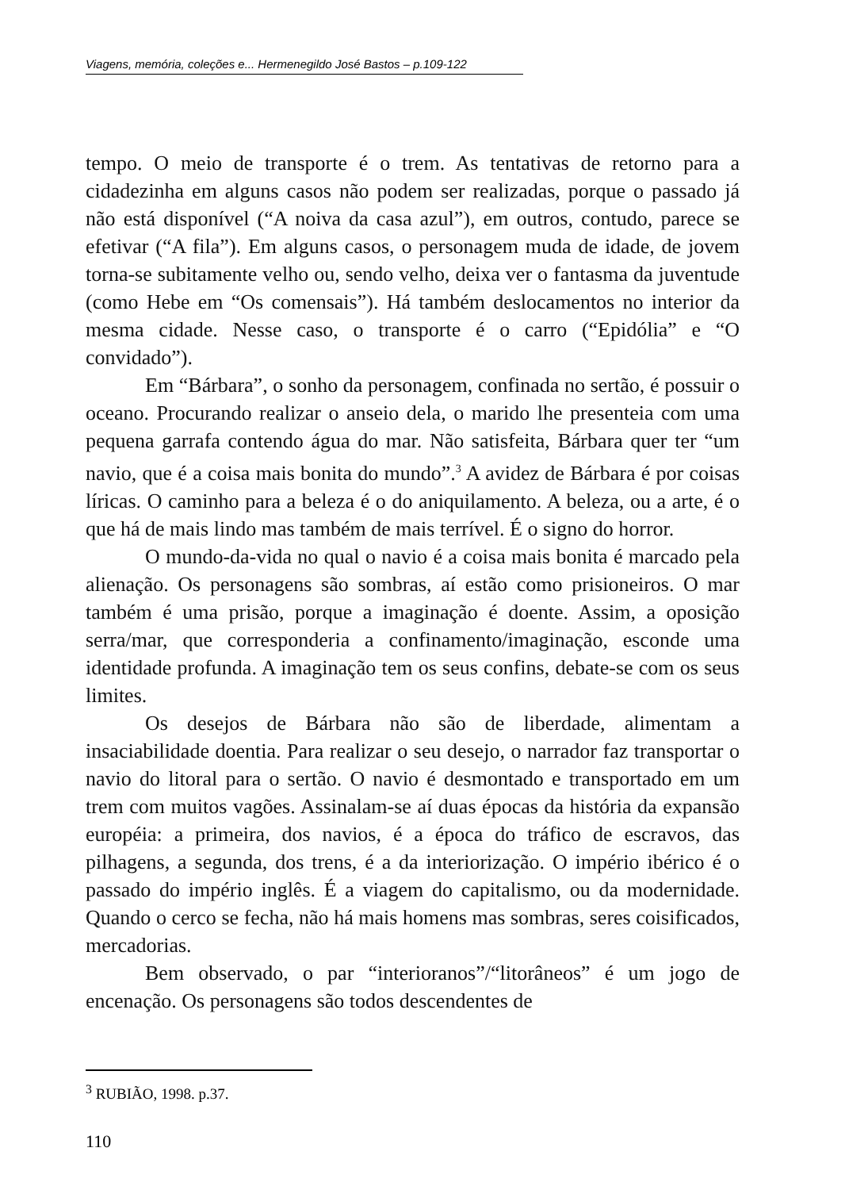Viagens, memória, coleções e... Hermenegildo José Bastos – p.109-122
tempo. O meio de transporte é o trem. As tentativas de retorno para a cidadezinha em alguns casos não podem ser realizadas, porque o passado já não está disponível (“A noiva da casa azul”), em outros, contudo, parece se efetivar (“A fila”). Em alguns casos, o personagem muda de idade, de jovem torna-se subitamente velho ou, sendo velho, deixa ver o fantasma da juventude (como Hebe em “Os comensais”). Há também deslocamentos no interior da mesma cidade. Nesse caso, o transporte é o carro (“Epidólia” e “O convidado”).
Em “Bárbara”, o sonho da personagem, confinada no sertão, é possuir o oceano. Procurando realizar o anseio dela, o marido lhe presenteia com uma pequena garrafa contendo água do mar. Não satisfeita, Bárbara quer ter “um navio, que é a coisa mais bonita do mundo”.<sup>3</sup> A avidez de Bárbara é por coisas líricas. O caminho para a beleza é o do aniquilamento. A beleza, ou a arte, é o que há de mais lindo mas também de mais terrível. É o signo do horror.
O mundo-da-vida no qual o navio é a coisa mais bonita é marcado pela alienação. Os personagens são sombras, aí estão como prisioneiros. O mar também é uma prisão, porque a imaginação é doente. Assim, a oposição serra/mar, que corresponderia a confinamento/imaginação, esconde uma identidade profunda. A imaginação tem os seus confins, debate-se com os seus limites.
Os desejos de Bárbara não são de liberdade, alimentam a insaciabilidade doentia. Para realizar o seu desejo, o narrador faz transportar o navio do litoral para o sertão. O navio é desmontado e transportado em um trem com muitos vagões. Assinalam-se aí duas épocas da história da expansão européia: a primeira, dos navios, é a época do tráfico de escravos, das pilhagens, a segunda, dos trens, é a da interiorização. O império ibérico é o passado do império inglês. É a viagem do capitalismo, ou da modernidade. Quando o cerco se fecha, não há mais homens mas sombras, seres coisificados, mercadorias.
Bem observado, o par “interioranos”/“litorâneos” é um jogo de encenação. Os personagens são todos descendentes de
<sup>3</sup> RUBIÃO, 1998. p.37.
110